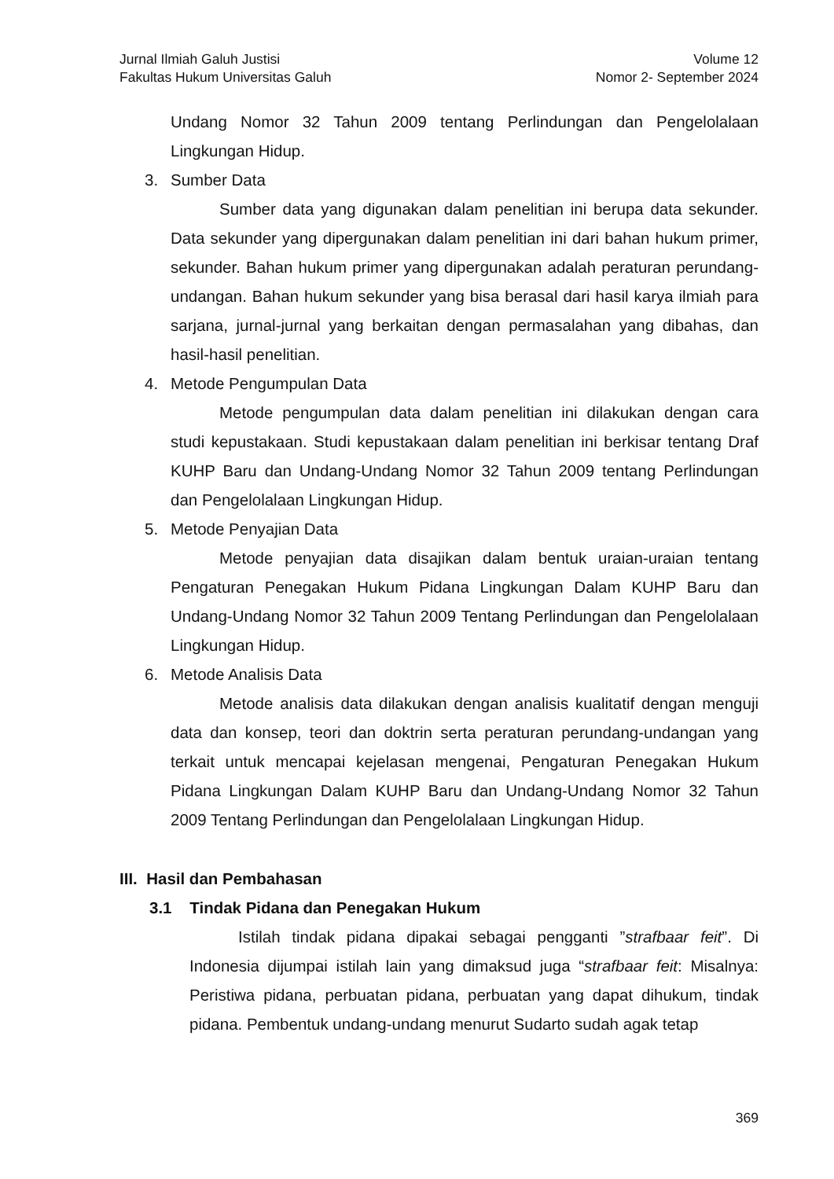Jurnal Ilmiah Galuh Justisi
Fakultas Hukum Universitas Galuh
Volume 12
Nomor 2- September 2024
Undang Nomor 32 Tahun 2009 tentang Perlindungan dan Pengelolalaan Lingkungan Hidup.
3. Sumber Data
Sumber data yang digunakan dalam penelitian ini berupa data sekunder. Data sekunder yang dipergunakan dalam penelitian ini dari bahan hukum primer, sekunder. Bahan hukum primer yang dipergunakan adalah peraturan perundang-undangan. Bahan hukum sekunder yang bisa berasal dari hasil karya ilmiah para sarjana, jurnal-jurnal yang berkaitan dengan permasalahan yang dibahas, dan hasil-hasil penelitian.
4. Metode Pengumpulan Data
Metode pengumpulan data dalam penelitian ini dilakukan dengan cara studi kepustakaan. Studi kepustakaan dalam penelitian ini berkisar tentang Draf KUHP Baru dan Undang-Undang Nomor 32 Tahun 2009 tentang Perlindungan dan Pengelolalaan Lingkungan Hidup.
5. Metode Penyajian Data
Metode penyajian data disajikan dalam bentuk uraian-uraian tentang Pengaturan Penegakan Hukum Pidana Lingkungan Dalam KUHP Baru dan Undang-Undang Nomor 32 Tahun 2009 Tentang Perlindungan dan Pengelolalaan Lingkungan Hidup.
6. Metode Analisis Data
Metode analisis data dilakukan dengan analisis kualitatif dengan menguji data dan konsep, teori dan doktrin serta peraturan perundang-undangan yang terkait untuk mencapai kejelasan mengenai, Pengaturan Penegakan Hukum Pidana Lingkungan Dalam KUHP Baru dan Undang-Undang Nomor 32 Tahun 2009 Tentang Perlindungan dan Pengelolalaan Lingkungan Hidup.
III. Hasil dan Pembahasan
3.1 Tindak Pidana dan Penegakan Hukum
Istilah tindak pidana dipakai sebagai pengganti ”strafbaar feit”. Di Indonesia dijumpai istilah lain yang dimaksud juga “strafbaar feit: Misalnya: Peristiwa pidana, perbuatan pidana, perbuatan yang dapat dihukum, tindak pidana. Pembentuk undang-undang menurut Sudarto sudah agak tetap
369